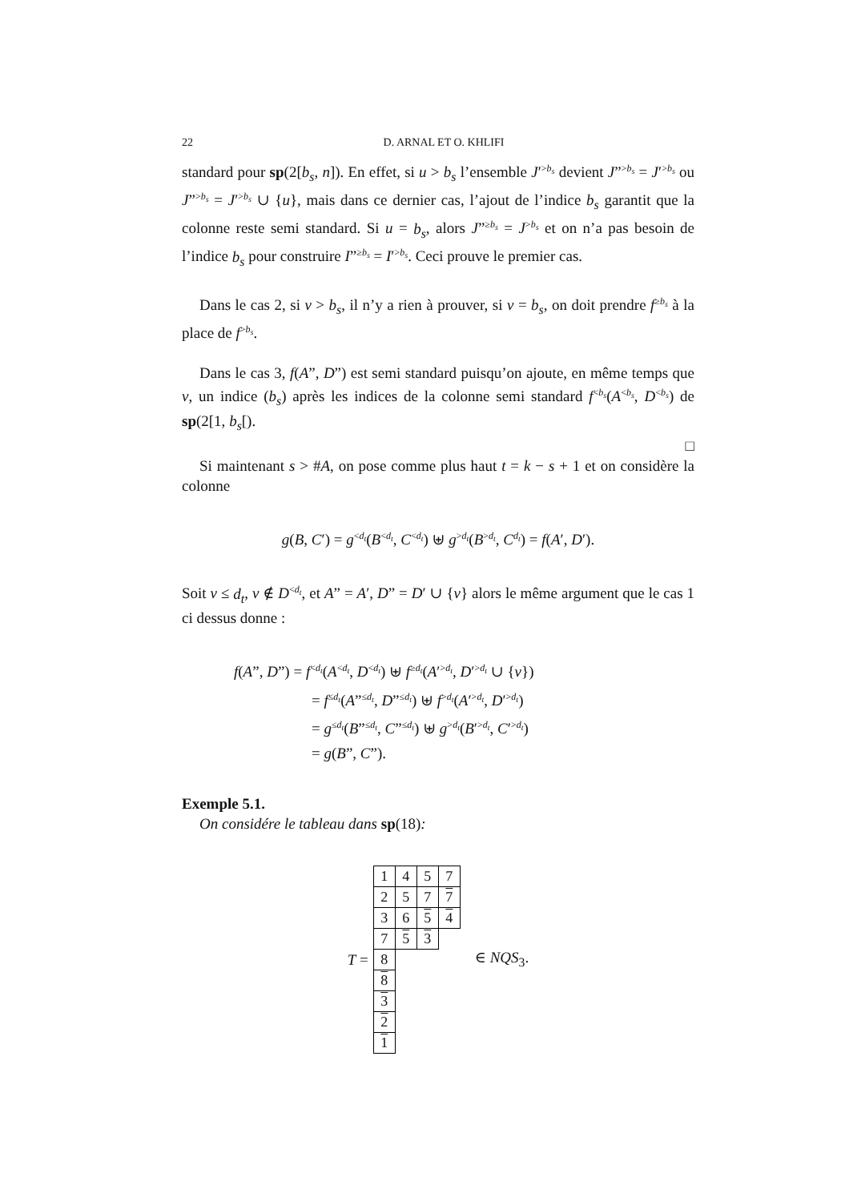22 D. ARNAL ET O. KHLIFI
standard pour sp(2[b<sub>s</sub>, n]). En effet, si u > b<sub>s</sub> l’ensemble J′<sup>>b<sub>s</sub></sup> devient J”<sup>>b<sub>s</sub></sup> = J′<sup>>b<sub>s</sub></sup> ou J”<sup>>b<sub>s</sub></sup> = J′<sup>>b<sub>s</sub></sup> ∪ {u}, mais dans ce dernier cas, l’ajout de l’indice b<sub>s</sub> garantit que la colonne reste semi standard. Si u = b<sub>s</sub>, alors J”<sup>≥b<sub>s</sub></sup> = J<sup>>b<sub>s</sub></sup> et on n’a pas besoin de l’indice b<sub>s</sub> pour construire I”<sup>≥b<sub>s</sub></sup> = I′<sup>>b<sub>s</sub></sup>. Ceci prouve le premier cas.
Dans le cas 2, si v > b<sub>s</sub>, il n’y a rien à prouver, si v = b<sub>s</sub>, on doit prendre f<sup>≥b<sub>s</sub></sup> à la place de f<sup>>b<sub>s</sub></sup>.
Dans le cas 3, f(A”, D”) est semi standard puisqu’on ajoute, en même temps que v, un indice (b<sub>s</sub>) après les indices de la colonne semi standard f<sup><b<sub>s</sub></sup>(A<sup><b<sub>s</sub></sup>, D<sup><b<sub>s</sub></sup>) de sp(2[1, b<sub>s</sub>[).
□
Si maintenant s > #A, on pose comme plus haut t = k − s + 1 et on considère la colonne
g(B, C′) = g<sup><d<sub>t</sub></sup>(B<sup><d<sub>t</sub></sup>, C<sup><d<sub>t</sub></sup>) ⊎ g<sup>>d<sub>t</sub></sup>(B<sup>>d<sub>t</sub></sup>, C<sup>d<sub>t</sub></sup>) = f(A′, D′).
Soit v ≤ d<sub>t</sub>, v ∉ D<sup><d<sub>t</sub></sup>, et A” = A′, D” = D′ ∪ {v} alors le même argument que le cas 1 ci dessus donne :
f(A”, D”) = f<sup><d<sub>t</sub></sup>(A<sup><d<sub>t</sub></sup>, D<sup><d<sub>t</sub></sup>) ⊎ f<sup>≥d<sub>t</sub></sup>(A′<sup>>d<sub>t</sub></sup>, D′<sup>>d<sub>t</sub></sup> ∪ {v})
= f<sup>≤d<sub>t</sub></sup>(A”<sup>≤d<sub>t</sub></sup>, D”<sup>≤d<sub>t</sub></sup>) ⊎ f<sup>>d<sub>t</sub></sup>(A′<sup>>d<sub>t</sub></sup>, D′<sup>>d<sub>t</sub></sup>)
= g<sup>≤d<sub>t</sub></sup>(B”<sup>≤d<sub>t</sub></sup>, C”<sup>≤d<sub>t</sub></sup>) ⊎ g<sup>>d<sub>t</sub></sup>(B′<sup>>d<sub>t</sub></sup>, C′<sup>>d<sub>t</sub></sup>)
= g(B”, C”).
Exemple 5.1.
On considére le tableau dans sp(18):
T =
| 1 | 4 | 5 | 7 |
| 2 | 5 | 7 | 7 |
| 3 | 6 | 5 | 4 |
| 7 | 5 | 3 | |
| 8 | | | |
| 8 | | | |
| 3 | | | |
| 2 | | | |
| 1 | | | |
∈ NQS<sub>3</sub>.